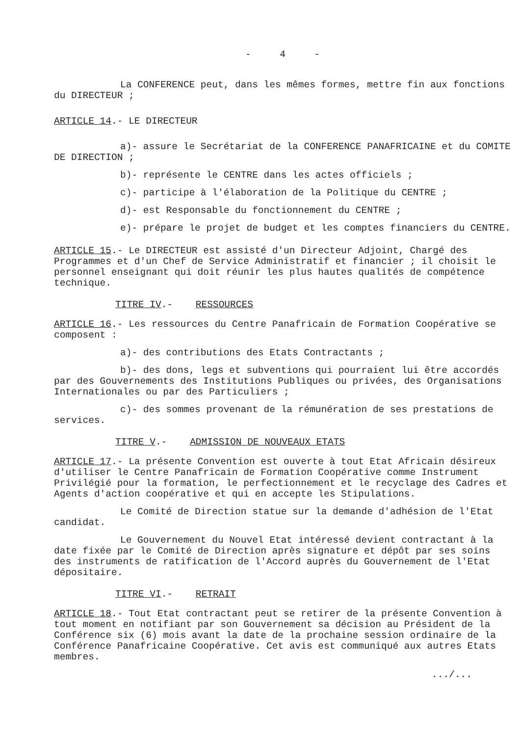- 4 -
La CONFERENCE peut, dans les mêmes formes, mettre fin aux fonctions du DIRECTEUR ;
ARTICLE 14.- LE DIRECTEUR
a)- assure le Secrétariat de la CONFERENCE PANAFRICAINE et du COMITE DE DIRECTION ;
b)- représente le CENTRE dans les actes officiels ;
c)- participe à l'élaboration de la Politique du CENTRE ;
d)- est Responsable du fonctionnement du CENTRE ;
e)- prépare le projet de budget et les comptes financiers du CENTRE.
ARTICLE 15.- Le DIRECTEUR est assisté d'un Directeur Adjoint, Chargé des Programmes et d'un Chef de Service Administratif et financier ; il choisit le personnel enseignant qui doit réunir les plus hautes qualités de compétence technique.
TITRE IV.- RESSOURCES
ARTICLE 16.- Les ressources du Centre Panafricain de Formation Coopérative se composent :
a)- des contributions des Etats Contractants ;
b)- des dons, legs et subventions qui pourraient lui être accordés par des Gouvernements des Institutions Publiques ou privées, des Organisations Internationales ou par des Particuliers ;
c)- des sommes provenant de la rémunération de ses prestations de services.
TITRE V.- ADMISSION DE NOUVEAUX ETATS
ARTICLE 17.- La présente Convention est ouverte à tout Etat Africain désireux d'utiliser le Centre Panafricain de Formation Coopérative comme Instrument Privilégié pour la formation, le perfectionnement et le recyclage des Cadres et Agents d'action coopérative et qui en accepte les Stipulations.
Le Comité de Direction statue sur la demande d'adhésion de l'Etat candidat.
Le Gouvernement du Nouvel Etat intéressé devient contractant à la date fixée par le Comité de Direction après signature et dépôt par ses soins des instruments de ratification de l'Accord auprès du Gouvernement de l'Etat dépositaire.
TITRE VI.- RETRAIT
ARTICLE 18.- Tout Etat contractant peut se retirer de la présente Convention à tout moment en notifiant par son Gouvernement sa décision au Président de la Conférence six (6) mois avant la date de la prochaine session ordinaire de la Conférence Panafricaine Coopérative. Cet avis est communiqué aux autres Etats membres.
.../...